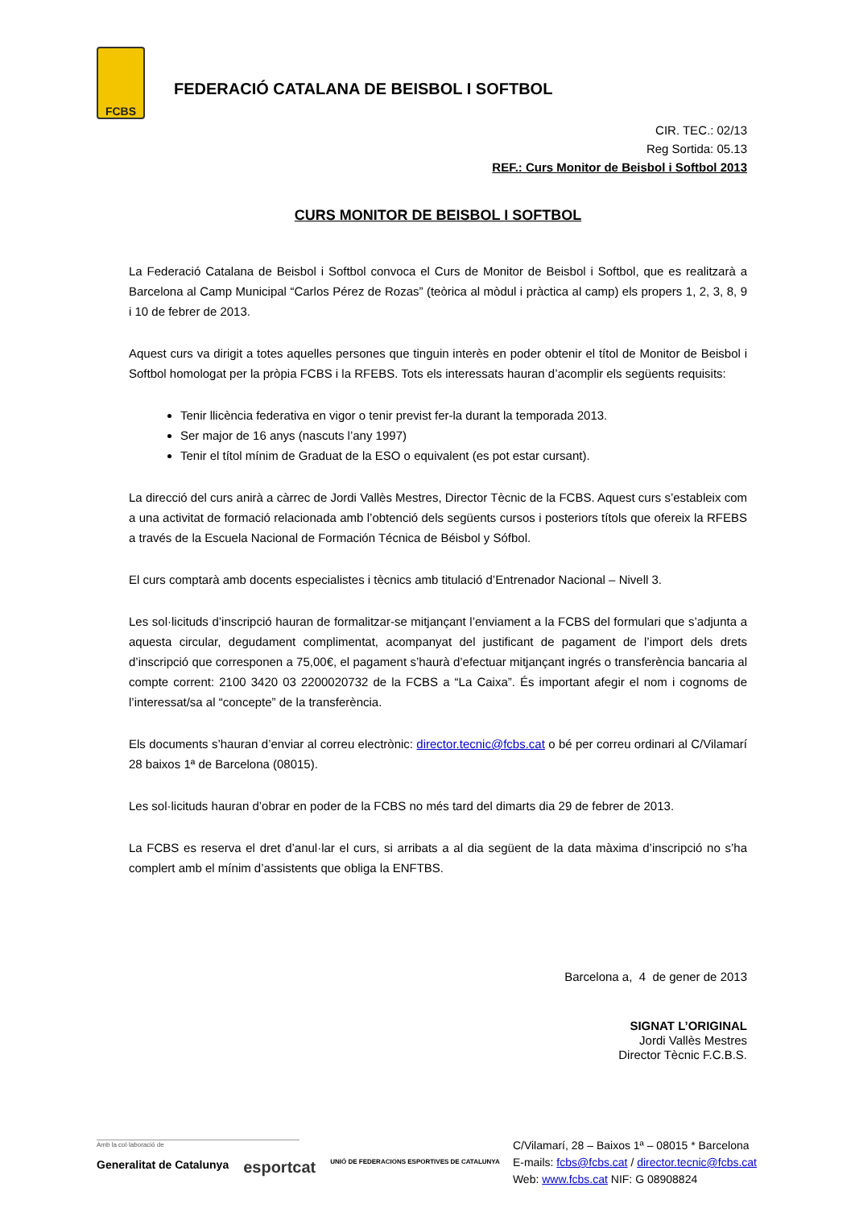FCBS
FEDERACIÓ CATALANA DE BEISBOL I SOFTBOL
CIR. TEC.: 02/13
Reg Sortida: 05.13
REF.: Curs Monitor de Beisbol i Softbol 2013
CURS MONITOR DE BEISBOL I SOFTBOL
La Federació Catalana de Beisbol i Softbol convoca el Curs de Monitor de Beisbol i Softbol, que es realitzarà a Barcelona al Camp Municipal “Carlos Pérez de Rozas” (teòrica al mòdul i pràctica al camp) els propers 1, 2, 3, 8, 9 i 10 de febrer de 2013.
Aquest curs va dirigit a totes aquelles persones que tinguin interès en poder obtenir el títol de Monitor de Beisbol i Softbol homologat per la pròpia FCBS i la RFEBS. Tots els interessats hauran d’acomplir els següents requisits:
Tenir llicència federativa en vigor o tenir previst fer-la durant la temporada 2013.
Ser major de 16 anys (nascuts l’any 1997)
Tenir el títol mínim de Graduat de la ESO o equivalent (es pot estar cursant).
La direcció del curs anirà a càrrec de Jordi Vallès Mestres, Director Tècnic de la FCBS. Aquest curs s’estableix com a una activitat de formació relacionada amb l’obtenció dels següents cursos i posteriors títols que ofereix la RFEBS a través de la Escuela Nacional de Formación Técnica de Béisbol y Sófbol.
El curs comptarà amb docents especialistes i tècnics amb titulació d’Entrenador Nacional – Nivell 3.
Les sol·licituds d’inscripció hauran de formalitzar-se mitjançant l’enviament a la FCBS del formulari que s’adjunta a aquesta circular, degudament complimentat, acompanyat del justificant de pagament de l’import dels drets d’inscripció que corresponen a 75,00€, el pagament s’haurà d’efectuar mitjançant ingrés o transferència bancaria al compte corrent: 2100 3420 03 2200020732 de la FCBS a “La Caixa”. És important afegir el nom i cognoms de l’interessat/sa al “concepte” de la transferència.
Els documents s’hauran d’enviar al correu electrònic: director.tecnic@fcbs.cat o bé per correu ordinari al C/Vilamarí 28 baixos 1ª de Barcelona (08015).
Les sol·licituds hauran d’obrar en poder de la FCBS no més tard del dimarts dia 29 de febrer de 2013.
La FCBS es reserva el dret d’anul·lar el curs, si arribats a al dia següent de la data màxima d’inscripció no s’ha complert amb el mínim d’assistents que obliga la ENFTBS.
Barcelona a, 4 de gener de 2013
SIGNAT L’ORIGINAL
Jordi Vallès Mestres
Director Tècnic F.C.B.S.
Amb la col·laboració de
Generalitat de Catalunya esportcat UNIÓ DE FEDERACIONS ESPORTIVES DE CATALUNYA
C/Vilamarí, 28 – Baixos 1ª – 08015 * Barcelona
E-mails: fcbs@fcbs.cat / director.tecnic@fcbs.cat
Web: www.fcbs.cat NIF: G 08908824